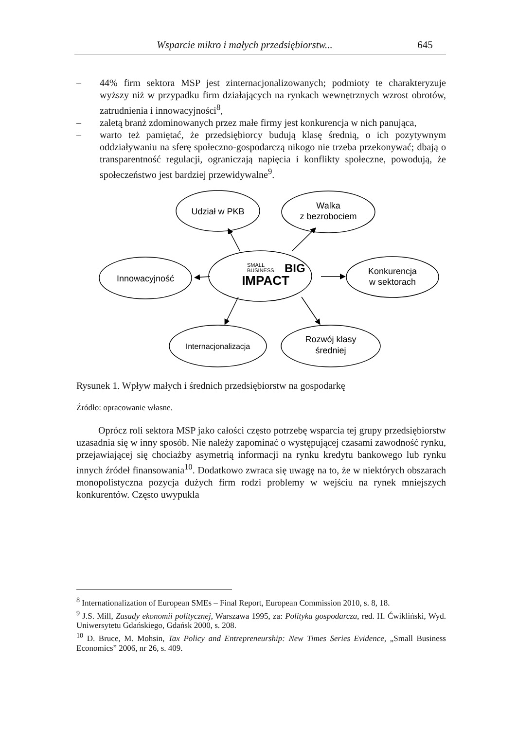Wsparcie mikro i małych przedsiębiorstw... 645
– 44% firm sektora MSP jest zinternacjonalizowanych; podmioty te charakteryzuje wyższy niż w przypadku firm działających na rynkach wewnętrznych wzrost obrotów, zatrudnienia i innowacyjności<sup>8</sup>,
– zaletą branż zdominowanych przez małe firmy jest konkurencja w nich panująca,
– warto też pamiętać, że przedsiębiorcy budują klasę średnią, o ich pozytywnym oddziaływaniu na sferę społeczno-gospodarczą nikogo nie trzeba przekonywać; dbają o transparentność regulacji, ograniczają napięcia i konflikty społeczne, powodują, że społeczeństwo jest bardziej przewidywalne<sup>9</sup>.
Udział w PKB
Walka
z bezrobociem
Innowacyjność
Konkurencja
w sektorach
Internacjonalizacja
Rozwój klasy
średniej
SMALL
BUSINESS
BIG
IMPACT
Rysunek 1. Wpływ małych i średnich przedsiębiorstw na gospodarkę
Źródło: opracowanie własne.
Oprócz roli sektora MSP jako całości często potrzebę wsparcia tej grupy przedsiębiorstw uzasadnia się w inny sposób. Nie należy zapominać o występującej czasami zawodność rynku, przejawiającej się chociażby asymetrią informacji na rynku kredytu bankowego lub rynku innych źródeł finansowania<sup>10</sup>. Dodatkowo zwraca się uwagę na to, że w niektórych obszarach monopolistyczna pozycja dużych firm rodzi problemy w wejściu na rynek mniejszych konkurentów. Często uwypukla
<sup>8</sup> Internationalization of European SMEs – Final Report, European Commission 2010, s. 8, 18.
<sup>9</sup> J.S. Mill, Zasady ekonomii politycznej, Warszawa 1995, za: Polityka gospodarcza, red. H. Ćwikliński, Wyd. Uniwersytetu Gdańskiego, Gdańsk 2000, s. 208.
<sup>10</sup> D. Bruce, M. Mohsin, Tax Policy and Entrepreneurship: New Times Series Evidence, „Small Business Economics” 2006, nr 26, s. 409.